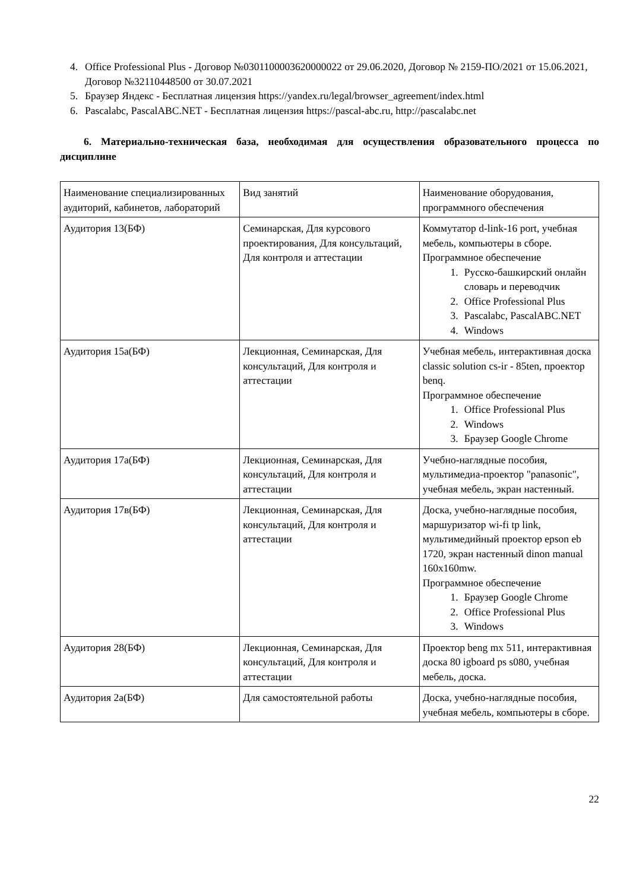4. Office Professional Plus - Договор №0301100003620000022 от 29.06.2020, Договор № 2159-ПО/2021 от 15.06.2021, Договор №32110448500 от 30.07.2021
5. Браузер Яндекс - Бесплатная лицензия https://yandex.ru/legal/browser_agreement/index.html
6. Pascalabc, PascalABC.NET - Бесплатная лицензия https://pascal-abc.ru, http://pascalabc.net
6. Материально-техническая база, необходимая для осуществления образовательного процесса по дисциплине
| Наименование специализированных аудиторий, кабинетов, лабораторий | Вид занятий | Наименование оборудования, программного обеспечения |
| Аудитория 13(БФ) | Семинарская, Для курсового проектирования, Для консультаций, Для контроля и аттестации | Коммутатор d-link-16 port, учебная мебель, компьютеры в сборе. Программное обеспечение 1. Русско-башкирский онлайн словарь и переводчик 2. Office Professional Plus 3. Pascalabc, PascalABC.NET 4. Windows |
| Аудитория 15а(БФ) | Лекционная, Семинарская, Для консультаций, Для контроля и аттестации | Учебная мебель, интерактивная доска classic solution cs-ir - 85ten, проектор benq. Программное обеспечение 1. Office Professional Plus 2. Windows 3. Браузер Google Chrome |
| Аудитория 17а(БФ) | Лекционная, Семинарская, Для консультаций, Для контроля и аттестации | Учебно-наглядные пособия, мультимедиа-проектор "panasonic", учебная мебель, экран настенный. |
| Аудитория 17в(БФ) | Лекционная, Семинарская, Для консультаций, Для контроля и аттестации | Доска, учебно-наглядные пособия, маршуризатор wi-fi tp link, мультимедийный проектор epson eb 1720, экран настенный dinon manual 160x160mw. Программное обеспечение 1. Браузер Google Chrome 2. Office Professional Plus 3. Windows |
| Аудитория 28(БФ) | Лекционная, Семинарская, Для консультаций, Для контроля и аттестации | Проектор beng mx 511, интерактивная доска 80 igboard ps s080, учебная мебель, доска. |
| Аудитория 2а(БФ) | Для самостоятельной работы | Доска, учебно-наглядные пособия, учебная мебель, компьютеры в сборе. |
22